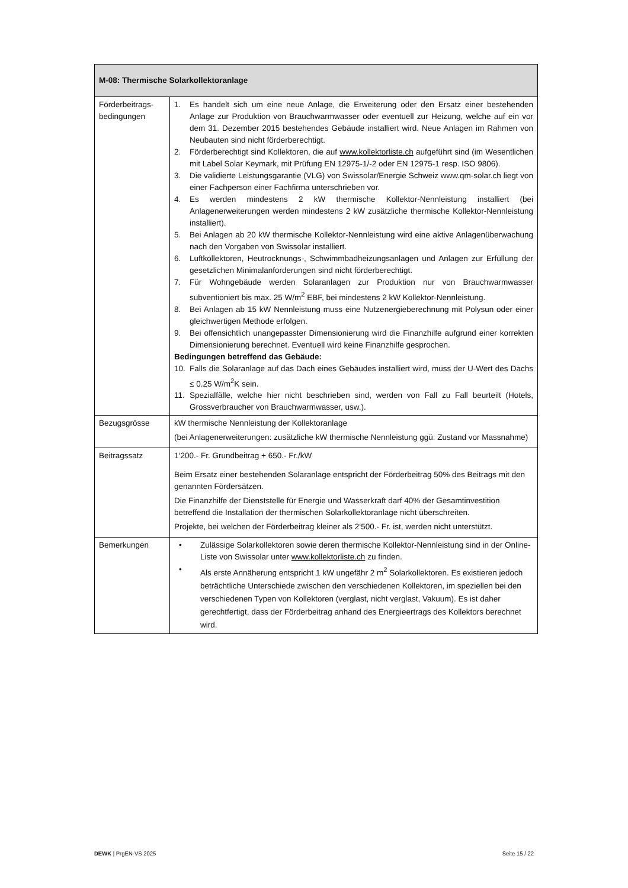| M-08: Thermische Solarkollektoranlage | |
| --- | --- |
| Förderbeitrags-bedingungen | 1. Es handelt sich um eine neue Anlage, die Erweiterung oder den Ersatz einer bestehenden Anlage zur Produktion von Brauchwarmwasser oder eventuell zur Heizung, welche auf ein vor dem 31. Dezember 2015 bestehendes Gebäude installiert wird. Neue Anlagen im Rahmen von Neubauten sind nicht förderberechtigt. 2. Förderberechtigt sind Kollektoren, die auf www.kollektorliste.ch aufgeführt sind (im Wesentlichen mit Label Solar Keymark, mit Prüfung EN 12975-1/-2 oder EN 12975-1 resp. ISO 9806). 3. Die validierte Leistungsgarantie (VLG) von Swissolar/Energie Schweiz www.qm-solar.ch liegt von einer Fachperson einer Fachfirma unterschrieben vor. 4. Es werden mindestens 2 kW thermische Kollektor-Nennleistung installiert (bei Anlagenerweiterungen werden mindestens 2 kW zusätzliche thermische Kollektor-Nennleistung installiert). 5. Bei Anlagen ab 20 kW thermische Kollektor-Nennleistung wird eine aktive Anlagenüberwachung nach den Vorgaben von Swissolar installiert. 6. Luftkollektoren, Heutrocknungs-, Schwimmbadheizungsanlagen und Anlagen zur Erfüllung der gesetzlichen Minimalanforderungen sind nicht förderberechtigt. 7. Für Wohngebäude werden Solaranlagen zur Produktion nur von Brauchwarmwasser subventioniert bis max. 25 W/m<sup>2</sup> EBF, bei mindestens 2 kW Kollektor-Nennleistung. 8. Bei Anlagen ab 15 kW Nennleistung muss eine Nutzenergieberechnung mit Polysun oder einer gleichwertigen Methode erfolgen. 9. Bei offensichtlich unangepasster Dimensionierung wird die Finanzhilfe aufgrund einer korrekten Dimensionierung berechnet. Eventuell wird keine Finanzhilfe gesprochen. Bedingungen betreffend das Gebäude: 10. Falls die Solaranlage auf das Dach eines Gebäudes installiert wird, muss der U-Wert des Dachs ≤ 0.25 W/m<sup>2</sup>K sein. 11. Spezialfälle, welche hier nicht beschrieben sind, werden von Fall zu Fall beurteilt (Hotels, Grossverbraucher von Brauchwarmwasser, usw.). |
| Bezugsgrösse | kW thermische Nennleistung der Kollektoranlage (bei Anlagenerweiterungen: zusätzliche kW thermische Nennleistung ggü. Zustand vor Massnahme) |
| Beitragssatz | 1‘200.- Fr. Grundbeitrag + 650.- Fr./kW Beim Ersatz einer bestehenden Solaranlage entspricht der Förderbeitrag 50% des Beitrags mit den genannten Fördersätzen. Die Finanzhilfe der Dienststelle für Energie und Wasserkraft darf 40% der Gesamtinvestition betreffend die Installation der thermischen Solarkollektoranlage nicht überschreiten. Projekte, bei welchen der Förderbeitrag kleiner als 2‘500.- Fr. ist, werden nicht unterstützt. |
| Bemerkungen | • Zulässige Solarkollektoren sowie deren thermische Kollektor-Nennleistung sind in der Online-Liste von Swissolar unter www.kollektorliste.ch zu finden. • Als erste Annäherung entspricht 1 kW ungefähr 2 m<sup>2</sup> Solarkollektoren. Es existieren jedoch beträchtliche Unterschiede zwischen den verschiedenen Kollektoren, im speziellen bei den verschiedenen Typen von Kollektoren (verglast, nicht verglast, Vakuum). Es ist daher gerechtfertigt, dass der Förderbeitrag anhand des Energieertrags des Kollektors berechnet wird. |
DEWK | PrgEN-VS 2025 Seite 15 / 22